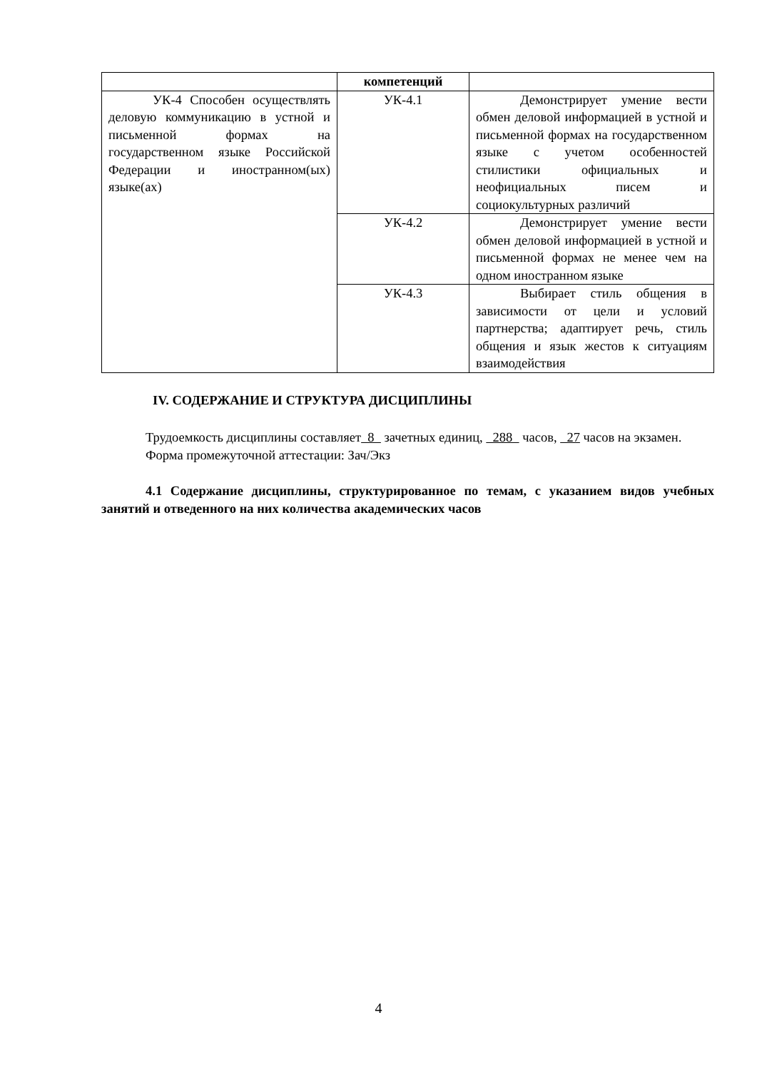| | компетенций | |
| УК-4 Способен осуществлять деловую коммуникацию в устной и письменной формах на государственном языке Российской Федерации и иностранном(ых) языке(ах) | УК-4.1 | Демонстрирует умение вести обмен деловой информацией в устной и письменной формах на государственном языке с учетом особенностей стилистики официальных и неофициальных писем и социокультурных различий |
| | УК-4.2 | Демонстрирует умение вести обмен деловой информацией в устной и письменной формах не менее чем на одном иностранном языке |
| | УК-4.3 | Выбирает стиль общения в зависимости от цели и условий партнерства; адаптирует речь, стиль общения и язык жестов к ситуациям взаимодействия |
IV. СОДЕРЖАНИЕ И СТРУКТУРА ДИСЦИПЛИНЫ
Трудоемкость дисциплины составляет 8 зачетных единиц, 288 часов, 27 часов на экзамен.
Форма промежуточной аттестации: Зач/Экз
4.1 Содержание дисциплины, структурированное по темам, с указанием видов учебных занятий и отведенного на них количества академических часов
4